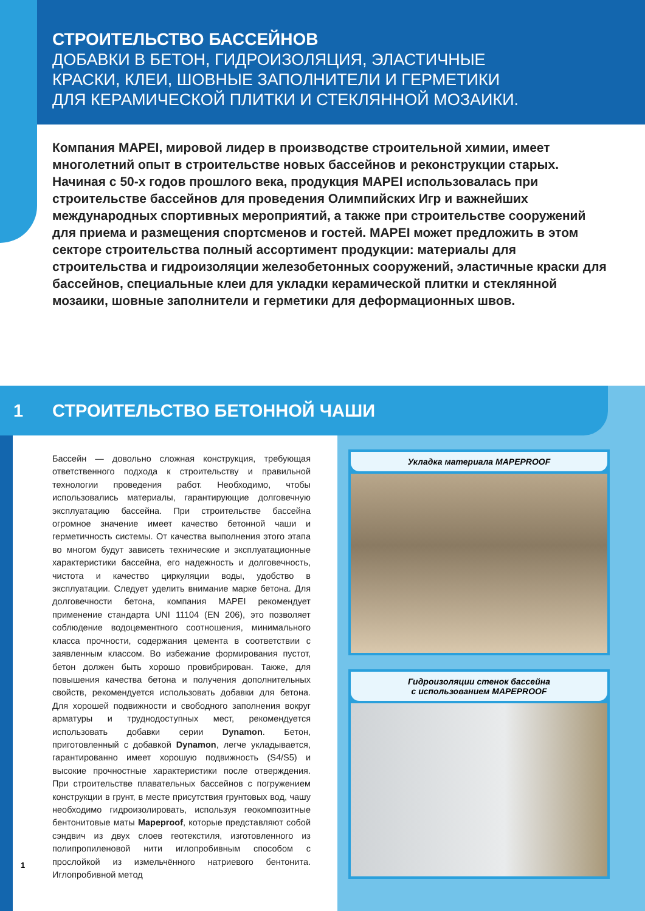СТРОИТЕЛЬСТВО БАССЕЙНОВ
ДОБАВКИ В БЕТОН, ГИДРОИЗОЛЯЦИЯ, ЭЛАСТИЧНЫЕ
КРАСКИ, КЛЕИ, ШОВНЫЕ ЗАПОЛНИТЕЛИ И ГЕРМЕТИКИ
ДЛЯ КЕРАМИЧЕСКОЙ ПЛИТКИ И СТЕКЛЯННОЙ МОЗАИКИ.
Компания MAPEI, мировой лидер в производстве строительной химии, имеет многолетний опыт в строительстве новых бассейнов и реконструкции старых. Начиная с 50-х годов прошлого века, продукция MAPEI использовалась при строительстве бассейнов для проведения Олимпийских Игр и важнейших международных спортивных мероприятий, а также при строительстве сооружений для приема и размещения спортсменов и гостей. MAPEI может предложить в этом секторе строительства полный ассортимент продукции: материалы для строительства и гидроизоляции железобетонных сооружений, эластичные краски для бассейнов, специальные клеи для укладки керамической плитки и стеклянной мозаики, шовные заполнители и герметики для деформационных швов.
1 СТРОИТЕЛЬСТВО БЕТОННОЙ ЧАШИ
Бассейн — довольно сложная конструкция, требующая ответственного подхода к строительству и правильной технологии проведения работ. Необходимо, чтобы использовались материалы, гарантирующие долговечную эксплуатацию бассейна. При строительстве бассейна огромное значение имеет качество бетонной чаши и герметичность системы. От качества выполнения этого этапа во многом будут зависеть технические и эксплуатационные характеристики бассейна, его надежность и долговечность, чистота и качество циркуляции воды, удобство в эксплуатации. Следует уделить внимание марке бетона. Для долговечности бетона, компания MAPEI рекомендует применение стандарта UNI 11104 (EN 206), это позволяет соблюдение водоцементного соотношения, минимального класса прочности, содержания цемента в соответствии с заявленным классом. Во избежание формирования пустот, бетон должен быть хорошо провибрирован. Также, для повышения качества бетона и получения дополнительных свойств, рекомендуется использовать добавки для бетона. Для хорошей подвижности и свободного заполнения вокруг арматуры и труднодоступных мест, рекомендуется использовать добавки серии Dynamon. Бетон, приготовленный с добавкой Dynamon, легче укладывается, гарантированно имеет хорошую подвижность (S4/S5) и высокие прочностные характеристики после отверждения. При строительстве плавательных бассейнов с погружением конструкции в грунт, в месте присутствия грунтовых вод, чашу необходимо гидроизолировать, используя геокомпозитные бентонитовые маты Mapeproof, которые представляют собой сэндвич из двух слоев геотекстиля, изготовленного из полипропиленовой нити иглопробивным способом с прослойкой из измельчённого натриевого бентонита. Иглопробивной метод
Укладка материала MAPEPROOF
Гидроизоляции стенок бассейна
с использованием MAPEPROOF
1